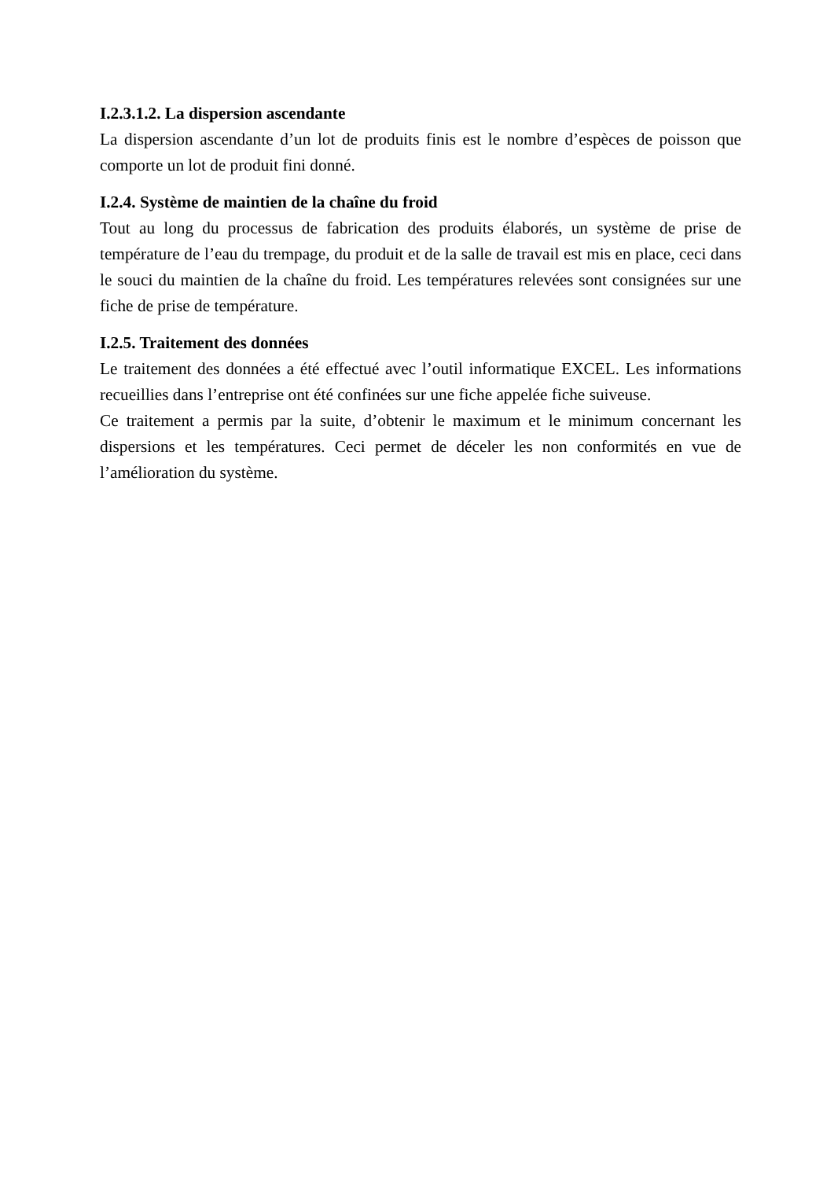I.2.3.1.2. La dispersion ascendante
La dispersion ascendante d’un lot de produits finis est le nombre d’espèces de poisson que comporte un lot de produit fini donné.
I.2.4. Système de maintien de la chaîne du froid
Tout au long du processus de fabrication des produits élaborés, un système de prise de température de l’eau du trempage, du produit et de la salle de travail est mis en place, ceci dans le souci du maintien de la chaîne du froid. Les températures relevées sont consignées sur une fiche de prise de température.
I.2.5. Traitement des données
Le traitement des données a été effectué avec l’outil informatique EXCEL. Les informations recueillies dans l’entreprise ont été confinées sur une fiche appelée fiche suiveuse.
Ce traitement a permis par la suite, d’obtenir le maximum et le minimum concernant les dispersions et les températures. Ceci permet de déceler les non conformités en vue de l’amélioration du système.